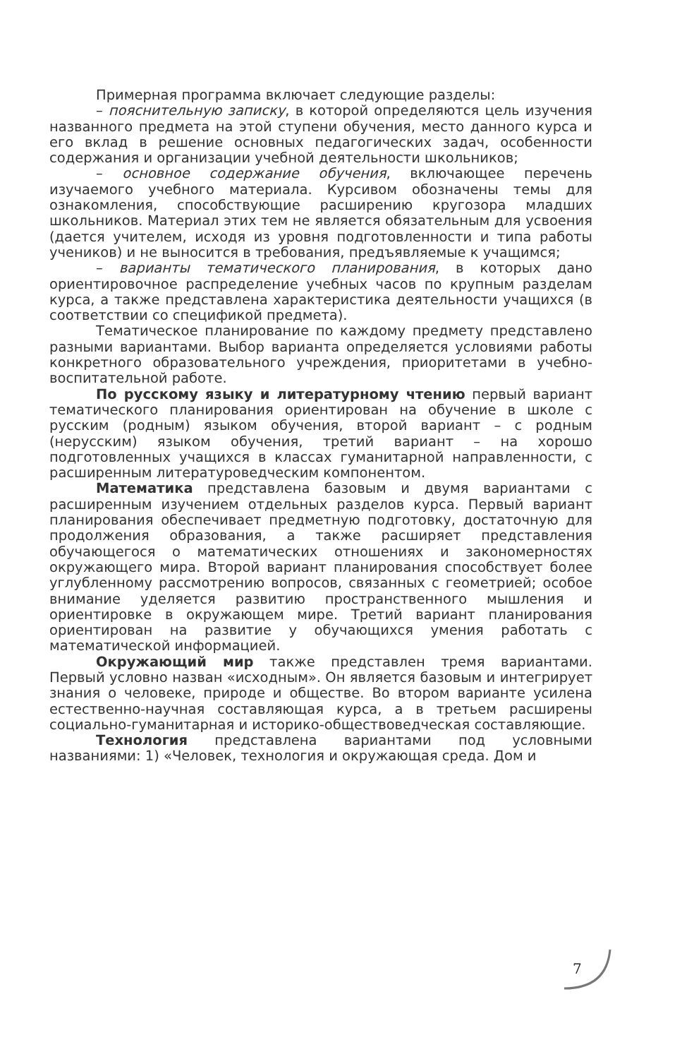Примерная программа включает следующие разделы:
– пояснительную записку, в которой определяются цель изучения названного предмета на этой ступени обучения, место данного курса и его вклад в решение основных педагогических задач, особенности содержания и организации учебной деятельности школьников;
– основное содержание обучения, включающее перечень изучаемого учебного материала. Курсивом обозначены темы для ознакомления, способствующие расширению кругозора младших школьников. Материал этих тем не является обязательным для усвоения (дается учителем, исходя из уровня подготовленности и типа работы учеников) и не выносится в требования, предъявляемые к учащимся;
– варианты тематического планирования, в которых дано ориентировочное распределение учебных часов по крупным разделам курса, а также представлена характеристика деятельности учащихся (в соответствии со спецификой предмета).
Тематическое планирование по каждому предмету представлено разными вариантами. Выбор варианта определяется условиями работы конкретного образовательного учреждения, приоритетами в учебно-воспитательной работе.
По русскому языку и литературному чтению первый вариант тематического планирования ориентирован на обучение в школе с русским (родным) языком обучения, второй вариант – с родным (нерусским) языком обучения, третий вариант – на хорошо подготовленных учащихся в классах гуманитарной направленности, с расширенным литературоведческим компонентом.
Математика представлена базовым и двумя вариантами с расширенным изучением отдельных разделов курса. Первый вариант планирования обеспечивает предметную подготовку, достаточную для продолжения образования, а также расширяет представления обучающегося о математических отношениях и закономерностях окружающего мира. Второй вариант планирования способствует более углубленному рассмотрению вопросов, связанных с геометрией; особое внимание уделяется развитию пространственного мышления и ориентировке в окружающем мире. Третий вариант планирования ориентирован на развитие у обучающихся умения работать с математической информацией.
Окружающий мир также представлен тремя вариантами. Первый условно назван «исходным». Он является базовым и интегрирует знания о человеке, природе и обществе. Во втором варианте усилена естественно-научная составляющая курса, а в третьем расширены социально-гуманитарная и историко-обществоведческая составляющие.
Технология представлена вариантами под условными названиями: 1) «Человек, технология и окружающая среда. Дом и
7